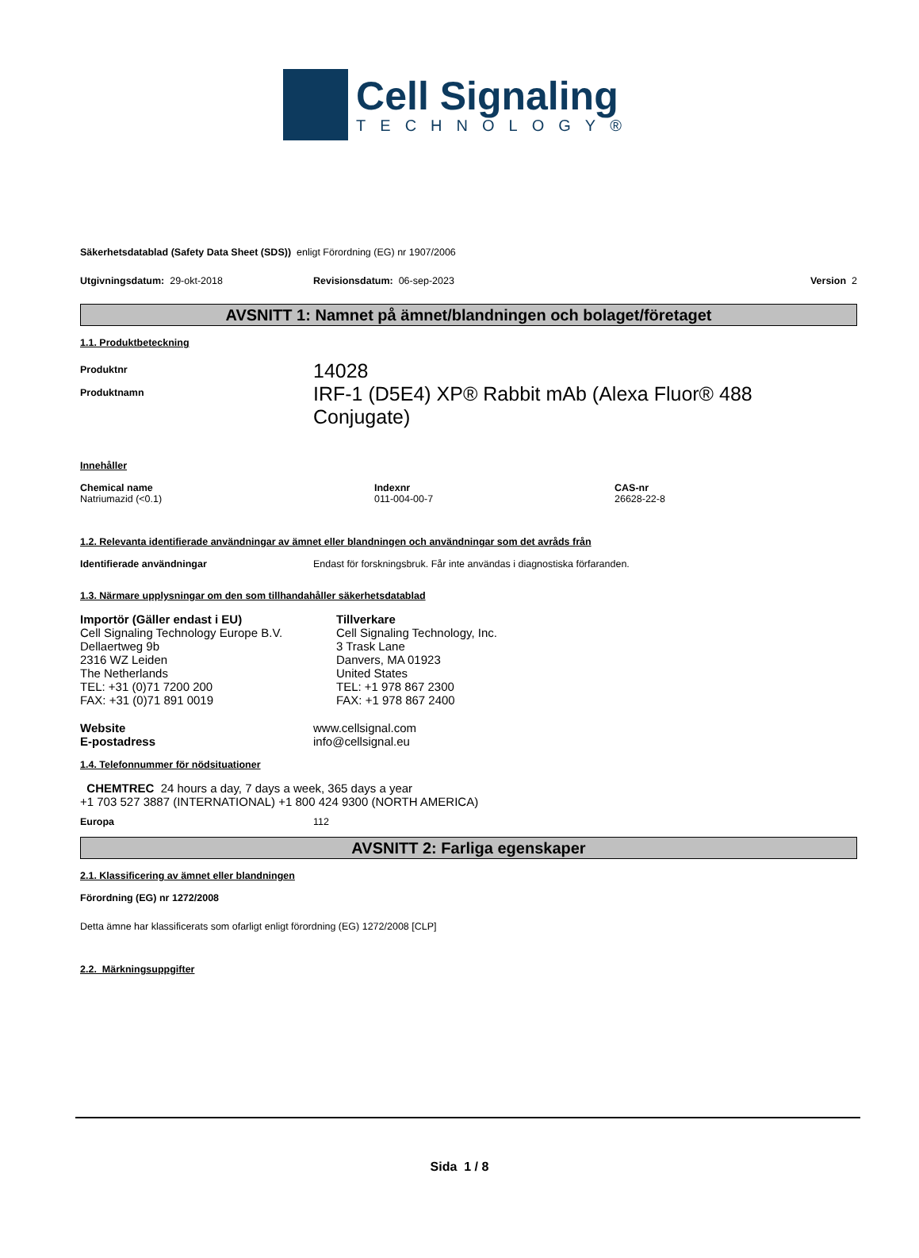Cell Signaling
TECHNOLOGY®
Säkerhetsdatablad (Safety Data Sheet (SDS)) enligt Förordning (EG) nr 1907/2006
Utgivningsdatum: 29-okt-2018 Revisionsdatum: 06-sep-2023 Version 2
AVSNITT 1: Namnet på ämnet/blandningen och bolaget/företaget
1.1. Produktbeteckning
Produktnr 14028
Produktnamn IRF-1 (D5E4) XP® Rabbit mAb (Alexa Fluor® 488 Conjugate)
Innehåller
Chemical name
Natriumazid (<0.1)
Indexnr
011-004-00-7
CAS-nr
26628-22-8
1.2. Relevanta identifierade användningar av ämnet eller blandningen och användningar som det avråds från
Identifierade användningar Endast för forskningsbruk. Får inte användas i diagnostiska förfaranden.
1.3. Närmare upplysningar om den som tillhandahåller säkerhetsdatablad
Importör (Gäller endast i EU)
Cell Signaling Technology Europe B.V.
Dellaertweg 9b
2316 WZ Leiden
The Netherlands
TEL: +31 (0)71 7200 200
FAX: +31 (0)71 891 0019
Tillverkare
Cell Signaling Technology, Inc.
3 Trask Lane
Danvers, MA 01923
United States
TEL: +1 978 867 2300
FAX: +1 978 867 2400
Website
E-postadress www.cellsignal.com
info@cellsignal.eu
1.4. Telefonnummer för nödsituationer
CHEMTREC 24 hours a day, 7 days a week, 365 days a year
+1 703 527 3887 (INTERNATIONAL) +1 800 424 9300 (NORTH AMERICA)
Europa 112
AVSNITT 2: Farliga egenskaper
2.1. Klassificering av ämnet eller blandningen
Förordning (EG) nr 1272/2008
Detta ämne har klassificerats som ofarligt enligt förordning (EG) 1272/2008 [CLP]
2.2. Märkningsuppgifter
Sida 1 / 8